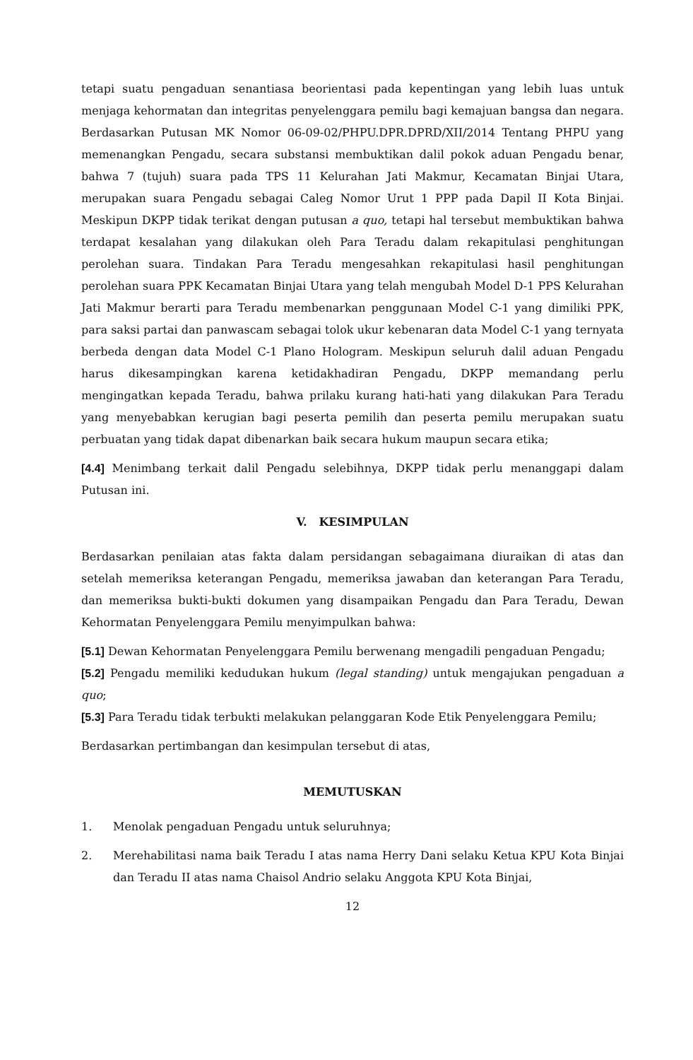tetapi suatu pengaduan senantiasa beorientasi pada kepentingan yang lebih luas untuk menjaga kehormatan dan integritas penyelenggara pemilu bagi kemajuan bangsa dan negara. Berdasarkan Putusan MK Nomor 06-09-02/PHPU.DPR.DPRD/XII/2014 Tentang PHPU yang memenangkan Pengadu, secara substansi membuktikan dalil pokok aduan Pengadu benar, bahwa 7 (tujuh) suara pada TPS 11 Kelurahan Jati Makmur, Kecamatan Binjai Utara, merupakan suara Pengadu sebagai Caleg Nomor Urut 1 PPP pada Dapil II Kota Binjai. Meskipun DKPP tidak terikat dengan putusan a quo, tetapi hal tersebut membuktikan bahwa terdapat kesalahan yang dilakukan oleh Para Teradu dalam rekapitulasi penghitungan perolehan suara. Tindakan Para Teradu mengesahkan rekapitulasi hasil penghitungan perolehan suara PPK Kecamatan Binjai Utara yang telah mengubah Model D-1 PPS Kelurahan Jati Makmur berarti para Teradu membenarkan penggunaan Model C-1 yang dimiliki PPK, para saksi partai dan panwascam sebagai tolok ukur kebenaran data Model C-1 yang ternyata berbeda dengan data Model C-1 Plano Hologram. Meskipun seluruh dalil aduan Pengadu harus dikesampingkan karena ketidakhadiran Pengadu, DKPP memandang perlu mengingatkan kepada Teradu, bahwa prilaku kurang hati-hati yang dilakukan Para Teradu yang menyebabkan kerugian bagi peserta pemilih dan peserta pemilu merupakan suatu perbuatan yang tidak dapat dibenarkan baik secara hukum maupun secara etika;
[4.4] Menimbang terkait dalil Pengadu selebihnya, DKPP tidak perlu menanggapi dalam Putusan ini.
V. KESIMPULAN
Berdasarkan penilaian atas fakta dalam persidangan sebagaimana diuraikan di atas dan setelah memeriksa keterangan Pengadu, memeriksa jawaban dan keterangan Para Teradu, dan memeriksa bukti-bukti dokumen yang disampaikan Pengadu dan Para Teradu, Dewan Kehormatan Penyelenggara Pemilu menyimpulkan bahwa:
[5.1] Dewan Kehormatan Penyelenggara Pemilu berwenang mengadili pengaduan Pengadu;
[5.2] Pengadu memiliki kedudukan hukum (legal standing) untuk mengajukan pengaduan a quo;
[5.3] Para Teradu tidak terbukti melakukan pelanggaran Kode Etik Penyelenggara Pemilu;
Berdasarkan pertimbangan dan kesimpulan tersebut di atas,
MEMUTUSKAN
1. Menolak pengaduan Pengadu untuk seluruhnya;
2. Merehabilitasi nama baik Teradu I atas nama Herry Dani selaku Ketua KPU Kota Binjai dan Teradu II atas nama Chaisol Andrio selaku Anggota KPU Kota Binjai,
12